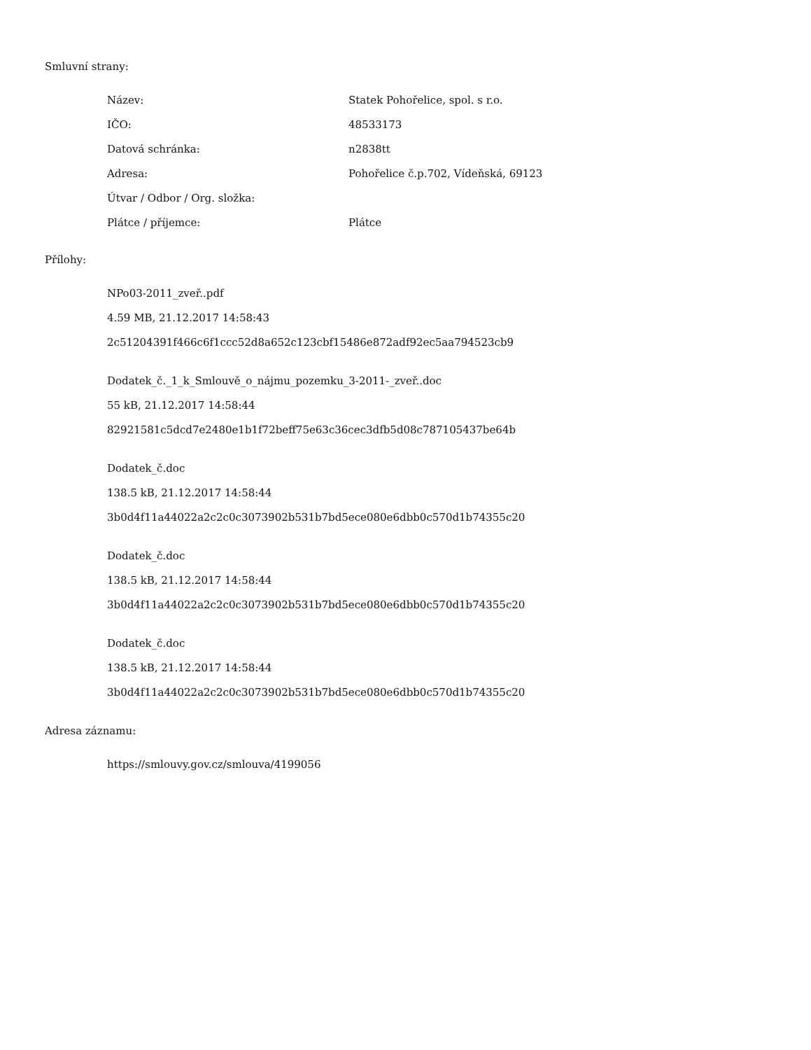Smluvní strany:
| Název: | Statek Pohořelice, spol. s r.o. |
| IČO: | 48533173 |
| Datová schránka: | n2838tt |
| Adresa: | Pohořelice č.p.702, Vídeňská, 69123 |
| Útvar / Odbor / Org. složka: | |
| Plátce / příjemce: | Plátce |
Přílohy:
NPo03-2011_zveř..pdf
4.59 MB, 21.12.2017 14:58:43
2c51204391f466c6f1ccc52d8a652c123cbf15486e872adf92ec5aa794523cb9
Dodatek_č._1_k_Smlouvě_o_nájmu_pozemku_3-2011-_zveř..doc
55 kB, 21.12.2017 14:58:44
82921581c5dcd7e2480e1b1f72beff75e63c36cec3dfb5d08c787105437be64b
Dodatek_č.doc
138.5 kB, 21.12.2017 14:58:44
3b0d4f11a44022a2c2c0c3073902b531b7bd5ece080e6dbb0c570d1b74355c20
Dodatek_č.doc
138.5 kB, 21.12.2017 14:58:44
3b0d4f11a44022a2c2c0c3073902b531b7bd5ece080e6dbb0c570d1b74355c20
Dodatek_č.doc
138.5 kB, 21.12.2017 14:58:44
3b0d4f11a44022a2c2c0c3073902b531b7bd5ece080e6dbb0c570d1b74355c20
Adresa záznamu:
https://smlouvy.gov.cz/smlouva/4199056